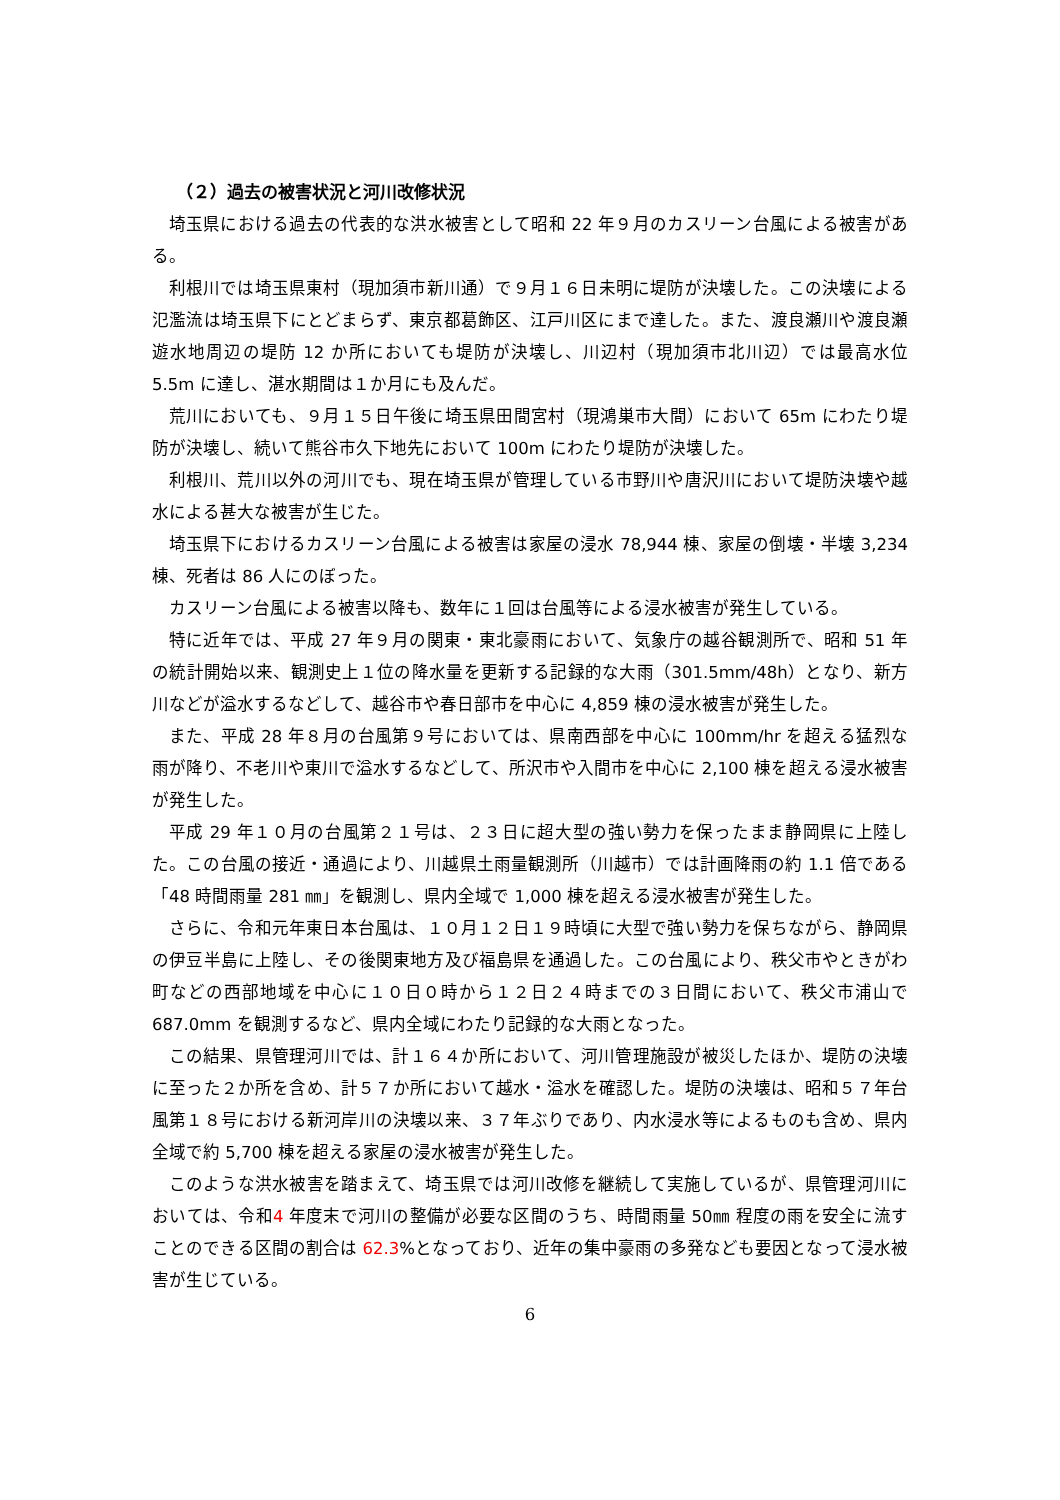（２）過去の被害状況と河川改修状況
埼玉県における過去の代表的な洪水被害として昭和 22 年９月のカスリーン台風による被害がある。
利根川では埼玉県東村（現加須市新川通）で９月１６日未明に堤防が決壊した。この決壊による氾濫流は埼玉県下にとどまらず、東京都葛飾区、江戸川区にまで達した。また、渡良瀬川や渡良瀬遊水地周辺の堤防 12 か所においても堤防が決壊し、川辺村（現加須市北川辺）では最高水位 5.5m に達し、湛水期間は１か月にも及んだ。
荒川においても、９月１５日午後に埼玉県田間宮村（現鴻巣市大間）において 65m にわたり堤防が決壊し、続いて熊谷市久下地先において 100m にわたり堤防が決壊した。
利根川、荒川以外の河川でも、現在埼玉県が管理している市野川や唐沢川において堤防決壊や越水による甚大な被害が生じた。
埼玉県下におけるカスリーン台風による被害は家屋の浸水 78,944 棟、家屋の倒壊・半壊 3,234 棟、死者は 86 人にのぼった。
カスリーン台風による被害以降も、数年に１回は台風等による浸水被害が発生している。
特に近年では、平成 27 年９月の関東・東北豪雨において、気象庁の越谷観測所で、昭和 51 年の統計開始以来、観測史上１位の降水量を更新する記録的な大雨（301.5mm/48h）となり、新方川などが溢水するなどして、越谷市や春日部市を中心に 4,859 棟の浸水被害が発生した。
また、平成 28 年８月の台風第９号においては、県南西部を中心に 100mm/hr を超える猛烈な雨が降り、不老川や東川で溢水するなどして、所沢市や入間市を中心に 2,100 棟を超える浸水被害が発生した。
平成 29 年１０月の台風第２１号は、２３日に超大型の強い勢力を保ったまま静岡県に上陸した。この台風の接近・通過により、川越県土雨量観測所（川越市）では計画降雨の約 1.1 倍である「48 時間雨量 281 ㎜」を観測し、県内全域で 1,000 棟を超える浸水被害が発生した。
さらに、令和元年東日本台風は、１０月１２日１９時頃に大型で強い勢力を保ちながら、静岡県の伊豆半島に上陸し、その後関東地方及び福島県を通過した。この台風により、秩父市やときがわ町などの西部地域を中心に１０日０時から１２日２４時までの３日間において、秩父市浦山で 687.0mm を観測するなど、県内全域にわたり記録的な大雨となった。
この結果、県管理河川では、計１６４か所において、河川管理施設が被災したほか、堤防の決壊に至った２か所を含め、計５７か所において越水・溢水を確認した。堤防の決壊は、昭和５７年台風第１８号における新河岸川の決壊以来、３７年ぶりであり、内水浸水等によるものも含め、県内全域で約 5,700 棟を超える家屋の浸水被害が発生した。
このような洪水被害を踏まえて、埼玉県では河川改修を継続して実施しているが、県管理河川においては、令和4 年度末で河川の整備が必要な区間のうち、時間雨量 50㎜ 程度の雨を安全に流すことのできる区間の割合は 62.3%となっており、近年の集中豪雨の多発なども要因となって浸水被害が生じている。
6